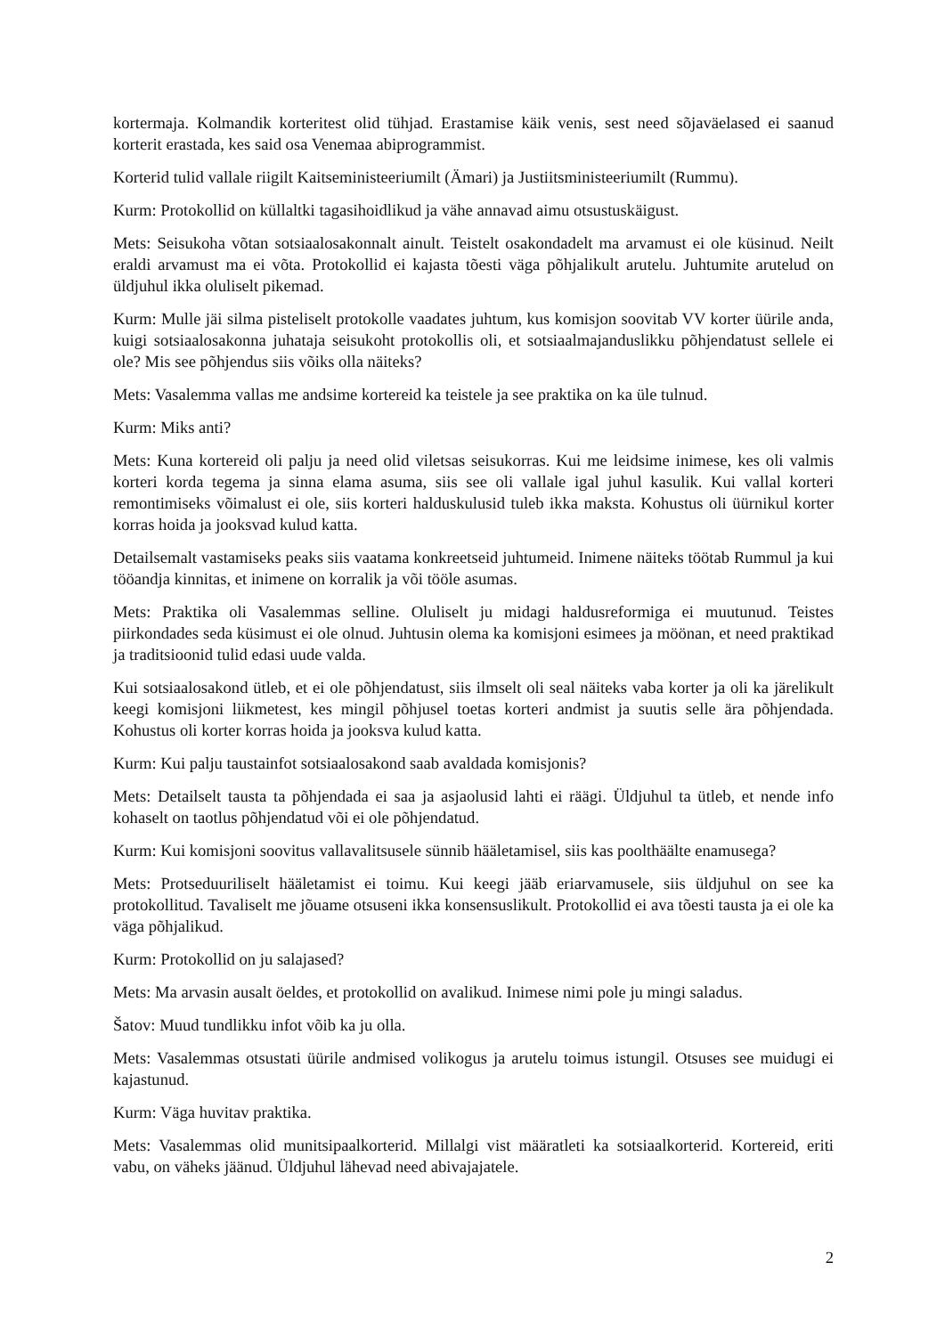kortermaja. Kolmandik korteritest olid tühjad. Erastamise käik venis, sest need sõjaväelased ei saanud korterit erastada, kes said osa Venemaa abiprogrammist.
Korterid tulid vallale riigilt Kaitseministeeriumilt (Ämari) ja Justiitsministeeriumilt (Rummu).
Kurm: Protokollid on küllaltki tagasihoidlikud ja vähe annavad aimu otsustuskäigust.
Mets: Seisukoha võtan sotsiaalosakonnalt ainult. Teistelt osakondadelt ma arvamust ei ole küsinud. Neilt eraldi arvamust ma ei võta. Protokollid ei kajasta tõesti väga põhjalikult arutelu. Juhtumite arutelud on üldjuhul ikka oluliselt pikemad.
Kurm: Mulle jäi silma pisteliselt protokolle vaadates juhtum, kus komisjon soovitab VV korter üürile anda, kuigi sotsiaalosakonna juhataja seisukoht protokollis oli, et sotsiaalmajanduslikku põhjendatust sellele ei ole? Mis see põhjendus siis võiks olla näiteks?
Mets: Vasalemma vallas me andsime kortereid ka teistele ja see praktika on ka üle tulnud.
Kurm: Miks anti?
Mets: Kuna kortereid oli palju ja need olid viletsas seisukorras. Kui me leidsime inimese, kes oli valmis korteri korda tegema ja sinna elama asuma, siis see oli vallale igal juhul kasulik. Kui vallal korteri remontimiseks võimalust ei ole, siis korteri halduskulusid tuleb ikka maksta. Kohustus oli üürnikul korter korras hoida ja jooksvad kulud katta.
Detailsemalt vastamiseks peaks siis vaatama konkreetseid juhtumeid. Inimene näiteks töötab Rummul ja kui tööandja kinnitas, et inimene on korralik ja või tööle asumas.
Mets: Praktika oli Vasalemmas selline. Oluliselt ju midagi haldusreformiga ei muutunud. Teistes piirkondades seda küsimust ei ole olnud. Juhtusin olema ka komisjoni esimees ja möönan, et need praktikad ja traditsioonid tulid edasi uude valda.
Kui sotsiaalosakond ütleb, et ei ole põhjendatust, siis ilmselt oli seal näiteks vaba korter ja oli ka järelikult keegi komisjoni liikmetest, kes mingil põhjusel toetas korteri andmist ja suutis selle ära põhjendada. Kohustus oli korter korras hoida ja jooksva kulud katta.
Kurm: Kui palju taustainfot sotsiaalosakond saab avaldada komisjonis?
Mets: Detailselt tausta ta põhjendada ei saa ja asjaolusid lahti ei räägi. Üldjuhul ta ütleb, et nende info kohaselt on taotlus põhjendatud või ei ole põhjendatud.
Kurm: Kui komisjoni soovitus vallavalitsusele sünnib hääletamisel, siis kas poolthäälte enamusega?
Mets: Protseduuriliselt hääletamist ei toimu. Kui keegi jääb eriarvamusele, siis üldjuhul on see ka protokollitud. Tavaliselt me jõuame otsuseni ikka konsensuslikult. Protokollid ei ava tõesti tausta ja ei ole ka väga põhjalikud.
Kurm: Protokollid on ju salajased?
Mets: Ma arvasin ausalt öeldes, et protokollid on avalikud. Inimese nimi pole ju mingi saladus.
Šatov: Muud tundlikku infot võib ka ju olla.
Mets: Vasalemmas otsustati üürile andmised volikogus ja arutelu toimus istungil. Otsuses see muidugi ei kajastunud.
Kurm: Väga huvitav praktika.
Mets: Vasalemmas olid munitsipaalkorterid. Millalgi vist määratleti ka sotsiaalkorterid. Kortereid, eriti vabu, on väheks jäänud. Üldjuhul lähevad need abivajajatele.
2